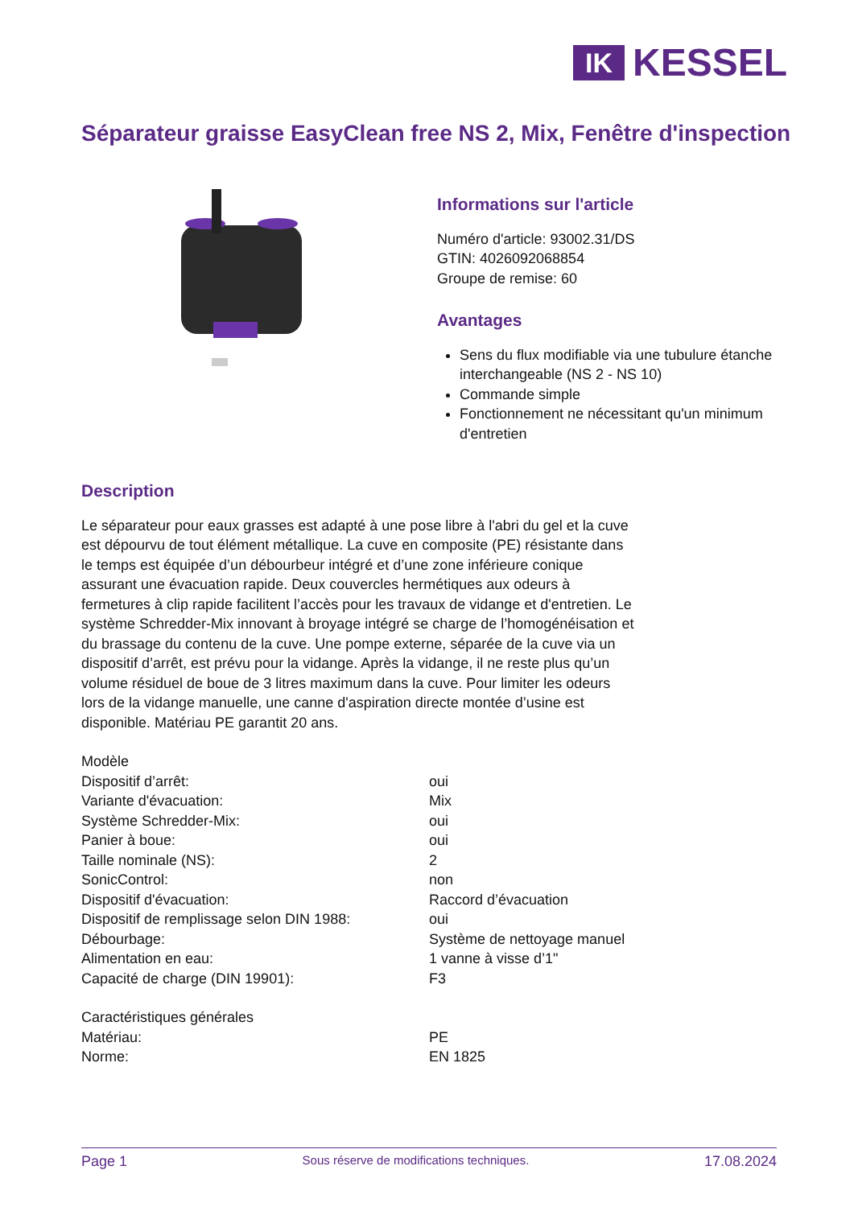IK
KESSEL
Séparateur graisse EasyClean free NS 2, Mix, Fenêtre d'inspection
Informations sur l'article
Numéro d'article: 93002.31/DS
GTIN: 4026092068854
Groupe de remise: 60
Avantages
Sens du flux modifiable via une tubulure étanche interchangeable (NS 2 - NS 10)
Commande simple
Fonctionnement ne nécessitant qu'un minimum d'entretien
Description
Le séparateur pour eaux grasses est adapté à une pose libre à l'abri du gel et la cuve est dépourvu de tout élément métallique. La cuve en composite (PE) résistante dans le temps est équipée d’un débourbeur intégré et d’une zone inférieure conique assurant une évacuation rapide. Deux couvercles hermétiques aux odeurs à fermetures à clip rapide facilitent l’accès pour les travaux de vidange et d'entretien. Le système Schredder-Mix innovant à broyage intégré se charge de l’homogénéisation et du brassage du contenu de la cuve. Une pompe externe, séparée de la cuve via un dispositif d’arrêt, est prévu pour la vidange. Après la vidange, il ne reste plus qu’un volume résiduel de boue de 3 litres maximum dans la cuve. Pour limiter les odeurs lors de la vidange manuelle, une canne d'aspiration directe montée d’usine est disponible. Matériau PE garantit 20 ans.
| Modèle | |
| Dispositif d’arrêt: | oui |
| Variante d'évacuation: | Mix |
| Système Schredder-Mix: | oui |
| Panier à boue: | oui |
| Taille nominale (NS): | 2 |
| SonicControl: | non |
| Dispositif d'évacuation: | Raccord d’évacuation |
| Dispositif de remplissage selon DIN 1988: | oui |
| Débourbage: | Système de nettoyage manuel |
| Alimentation en eau: | 1 vanne à visse d’1" |
| Capacité de charge (DIN 19901): | F3 |
| Caractéristiques générales | |
| Matériau: | PE |
| Norme: | EN 1825 |
Page 1 Sous réserve de modifications techniques. 17.08.2024